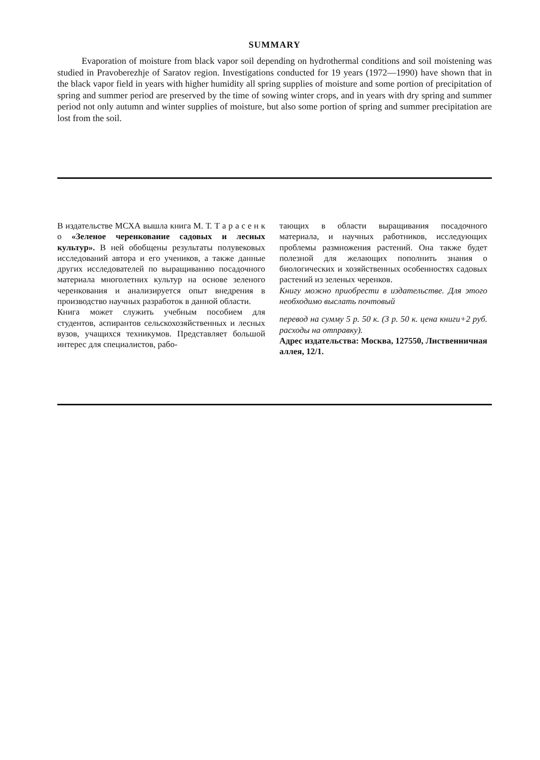SUMMARY
Evaporation of moisture from black vapor soil depending on hydrothermal conditions and soil moistening was studied in Pravoberezhje of Saratov region. Investigations conducted for 19 years (1972—1990) have shown that in the black vapor field in years with higher humidity all spring supplies of moisture and some portion of precipitation of spring and summer period are preserved by the time of sowing winter crops, and in years with dry spring and summer period not only autumn and winter supplies of moisture, but also some portion of spring and summer precipitation are lost from the soil.
В издательстве МСХА вышла книга М. Т. Т а р а с е н к о «Зеленое черенкование садовых и лесных культур». В ней обобщены результаты полувековых исследований автора и его учеников, а также данные других исследователей по выращиванию посадочного материала многолетних культур на основе зеленого черенкования и анализируется опыт внедрения в производство научных разработок в данной области.
Книга может служить учебным пособием для студентов, аспирантов сельскохозяйственных и лесных вузов, учащихся техникумов. Представляет большой интерес для специалистов, рабо-
тающих в области выращивания посадочного материала, и научных работников, исследующих проблемы размножения растений. Она также будет полезной для желающих пополнить знания о биологических и хозяйственных особенностях садовых растений из зеленых черенков.
Книгу можно приобрести в издательстве. Для этого необходимо выслать почтовый
перевод на сумму 5 р. 50 к. (3 р. 50 к. цена книги+2 руб. расходы на отправку).
Адрес издательства: Москва, 127550, Лиственничная аллея, 12/1.